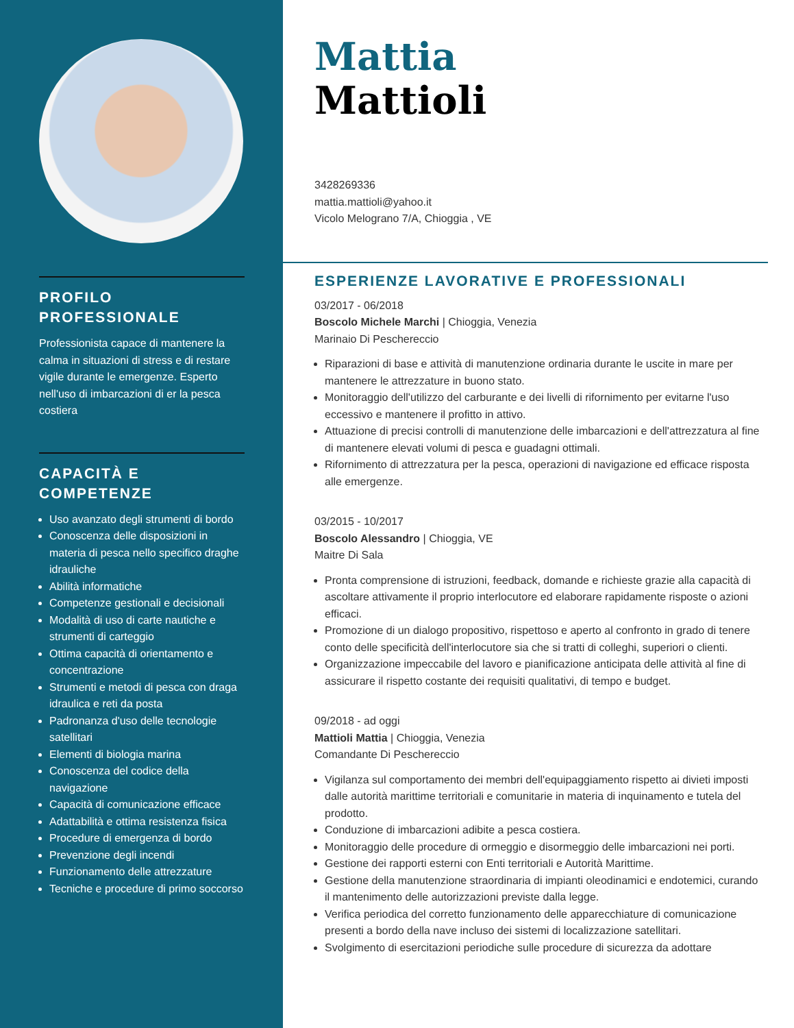PROFILO PROFESSIONALE
Professionista capace di mantenere la calma in situazioni di stress e di restare vigile durante le emergenze. Esperto nell'uso di imbarcazioni di er la pesca costiera
CAPACITÀ E COMPETENZE
Uso avanzato degli strumenti di bordo
Conoscenza delle disposizioni in materia di pesca nello specifico draghe idrauliche
Abilità informatiche
Competenze gestionali e decisionali
Modalità di uso di carte nautiche e strumenti di carteggio
Ottima capacità di orientamento e concentrazione
Strumenti e metodi di pesca con draga idraulica e reti da posta
Padronanza d'uso delle tecnologie satellitari
Elementi di biologia marina
Conoscenza del codice della navigazione
Capacità di comunicazione efficace
Adattabilità e ottima resistenza fisica
Procedure di emergenza di bordo
Prevenzione degli incendi
Funzionamento delle attrezzature
Tecniche e procedure di primo soccorso
Mattia
Mattioli
3428269336
mattia.mattioli@yahoo.it
Vicolo Melograno 7/A, Chioggia , VE
ESPERIENZE LAVORATIVE E PROFESSIONALI
03/2017 - 06/2018
Boscolo Michele Marchi | Chioggia, Venezia
Marinaio Di Peschereccio
Riparazioni di base e attività di manutenzione ordinaria durante le uscite in mare per mantenere le attrezzature in buono stato.
Monitoraggio dell'utilizzo del carburante e dei livelli di rifornimento per evitarne l'uso eccessivo e mantenere il profitto in attivo.
Attuazione di precisi controlli di manutenzione delle imbarcazioni e dell'attrezzatura al fine di mantenere elevati volumi di pesca e guadagni ottimali.
Rifornimento di attrezzatura per la pesca, operazioni di navigazione ed efficace risposta alle emergenze.
03/2015 - 10/2017
Boscolo Alessandro | Chioggia, VE
Maitre Di Sala
Pronta comprensione di istruzioni, feedback, domande e richieste grazie alla capacità di ascoltare attivamente il proprio interlocutore ed elaborare rapidamente risposte o azioni efficaci.
Promozione di un dialogo propositivo, rispettoso e aperto al confronto in grado di tenere conto delle specificità dell'interlocutore sia che si tratti di colleghi, superiori o clienti.
Organizzazione impeccabile del lavoro e pianificazione anticipata delle attività al fine di assicurare il rispetto costante dei requisiti qualitativi, di tempo e budget.
09/2018 - ad oggi
Mattioli Mattia | Chioggia, Venezia
Comandante Di Peschereccio
Vigilanza sul comportamento dei membri dell'equipaggiamento rispetto ai divieti imposti dalle autorità marittime territoriali e comunitarie in materia di inquinamento e tutela del prodotto.
Conduzione di imbarcazioni adibite a pesca costiera.
Monitoraggio delle procedure di ormeggio e disormeggio delle imbarcazioni nei porti.
Gestione dei rapporti esterni con Enti territoriali e Autorità Marittime.
Gestione della manutenzione straordinaria di impianti oleodinamici e endotemici, curando il mantenimento delle autorizzazioni previste dalla legge.
Verifica periodica del corretto funzionamento delle apparecchiature di comunicazione presenti a bordo della nave incluso dei sistemi di localizzazione satellitari.
Svolgimento di esercitazioni periodiche sulle procedure di sicurezza da adottare